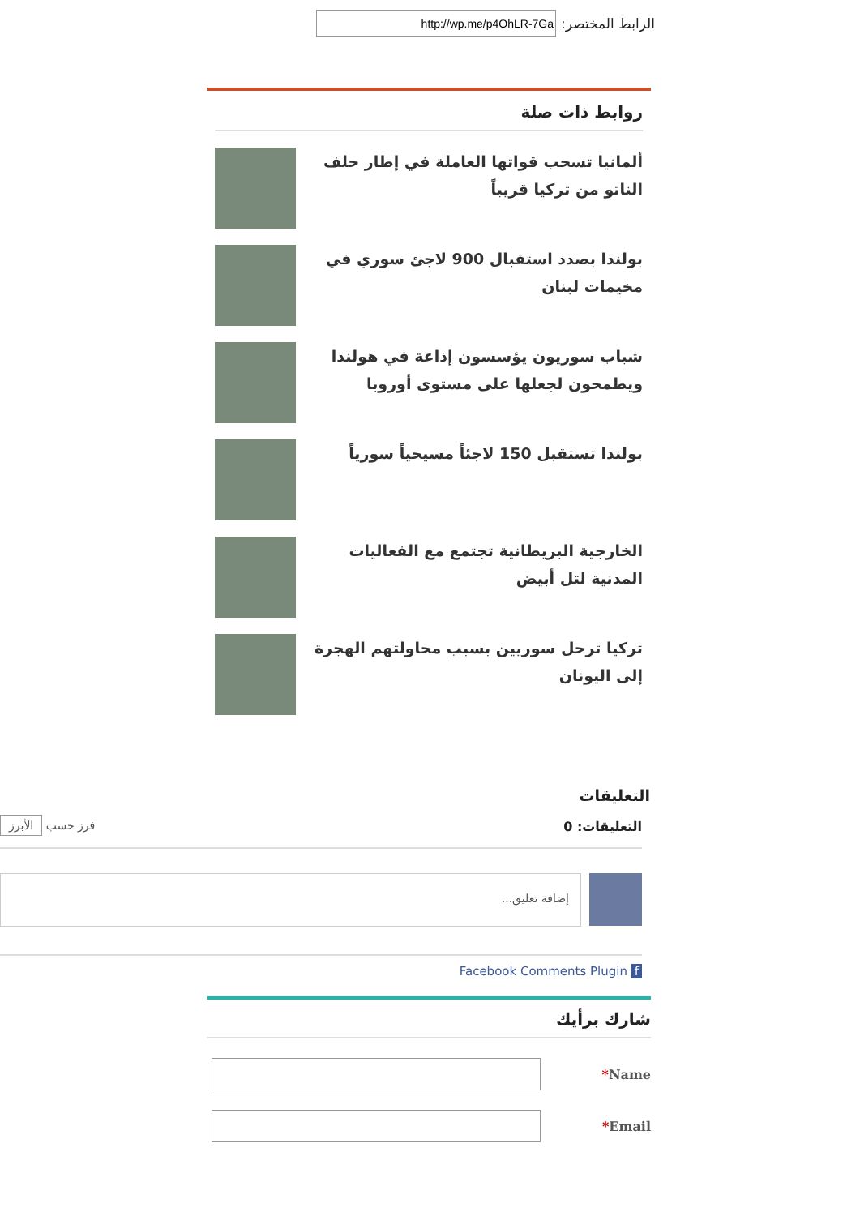الرابط المختصر:
روابط ذات صلة
ألمانيا تسحب قواتها العاملة في إطار حلف الناتو من تركيا قريباً
بولندا بصدد استقبال 900 لاجئ سوري في مخيمات لبنان
شباب سوريون يؤسسون إذاعة في هولندا ويطمحون لجعلها على مستوى أوروبا
بولندا تستقبل 150 لاجئاً مسيحياً سورياً
الخارجية البريطانية تجتمع مع الفعاليات المدنية لتل أبيض
تركيا ترحل سوريين بسبب محاولتهم الهجرة إلى اليونان
التعليقات
التعليقات: 0 فرز حسب الأبرز
إضافة تعليق...
Facebook Comments Plugin f
شارك برأيك
*Name
*Email